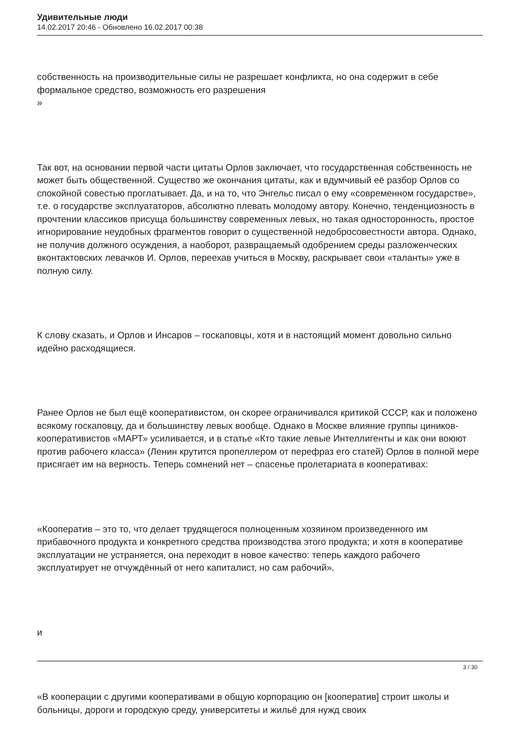Удивительные люди
14.02.2017 20:46 - Обновлено 16.02.2017 00:38
собственность на производительные силы не разрешает конфликта, но она содержит в себе формальное средство, возможность его разрешения
»
Так вот, на основании первой части цитаты Орлов заключает, что государственная собственность не может быть общественной. Существо же окончания цитаты, как и вдумчивый её разбор Орлов со спокойной совестью проглатывает. Да, и на то, что Энгельс писал о ему «современном государстве», т.е. о государстве эксплуататоров, абсолютно плевать молодому автору. Конечно, тенденциозность в прочтении классиков присуща большинству современных левых, но такая односторонность, простое игнорирование неудобных фрагментов говорит о существенной недобросовестности автора. Однако, не получив должного осуждения, а наоборот, развращаемый одобрением среды разложенческих вконтактовских левачков И. Орлов, переехав учиться в Москву, раскрывает свои «таланты» уже в полную силу.
К слову сказать, и Орлов и Инсаров – госкаповцы, хотя и в настоящий момент довольно сильно идейно расходящиеся.
Ранее Орлов не был ещё кооперативистом, он скорее ограничивался критикой СССР, как и положено всякому госкаповцу, да и большинству левых вообще. Однако в Москве влияние группы циников-кооперативистов «МАРТ» усиливается, и в статье «Кто такие левые Интеллигенты и как они воюют против рабочего класса» (Ленин крутится пропеллером от перефраз его статей) Орлов в полной мере присягает им на верность. Теперь сомнений нет – спасенье пролетариата в кооперативах:
«Кооператив – это то, что делает трудящегося полноценным хозяином произведенного им прибавочного продукта и конкретного средства производства этого продукта; и хотя в кооперативе эксплуатации не устраняется, она переходит в новое качество: теперь каждого рабочего эксплуатирует не отчуждённый от него капиталист, но сам рабочий».
и
«В кооперации с другими кооперативами в общую корпорацию он [кооператив] строит школы и больницы, дороги и городскую среду, университеты и жильё для нужд своих
3 / 30